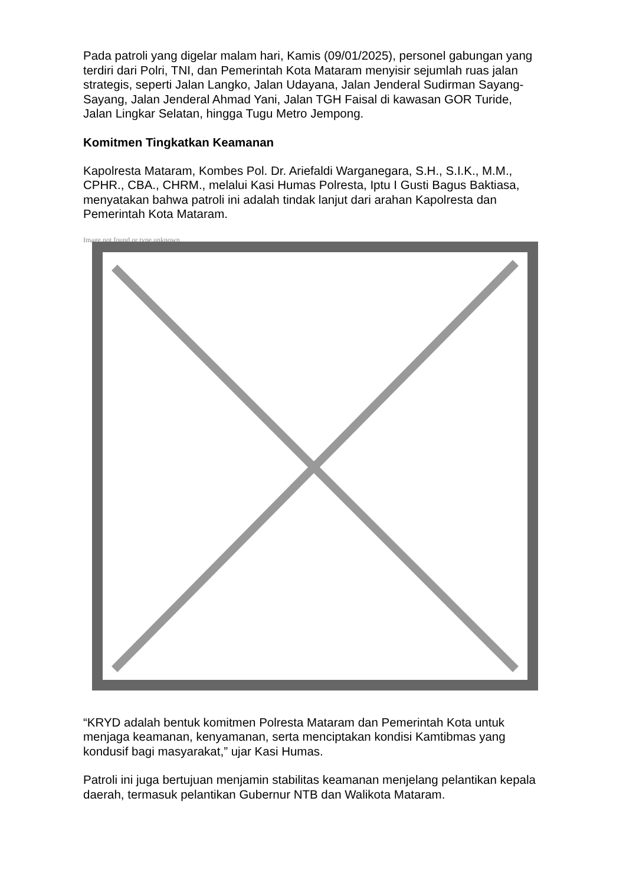Pada patroli yang digelar malam hari, Kamis (09/01/2025), personel gabungan yang terdiri dari Polri, TNI, dan Pemerintah Kota Mataram menyisir sejumlah ruas jalan strategis, seperti Jalan Langko, Jalan Udayana, Jalan Jenderal Sudirman Sayang-Sayang, Jalan Jenderal Ahmad Yani, Jalan TGH Faisal di kawasan GOR Turide, Jalan Lingkar Selatan, hingga Tugu Metro Jempong.
Komitmen Tingkatkan Keamanan
Kapolresta Mataram, Kombes Pol. Dr. Ariefaldi Warganegara, S.H., S.I.K., M.M., CPHR., CBA., CHRM., melalui Kasi Humas Polresta, Iptu I Gusti Bagus Baktiasa, menyatakan bahwa patroli ini adalah tindak lanjut dari arahan Kapolresta dan Pemerintah Kota Mataram.
Image not found or type unknown
“KRYD adalah bentuk komitmen Polresta Mataram dan Pemerintah Kota untuk menjaga keamanan, kenyamanan, serta menciptakan kondisi Kamtibmas yang kondusif bagi masyarakat,” ujar Kasi Humas.
Patroli ini juga bertujuan menjamin stabilitas keamanan menjelang pelantikan kepala daerah, termasuk pelantikan Gubernur NTB dan Walikota Mataram.